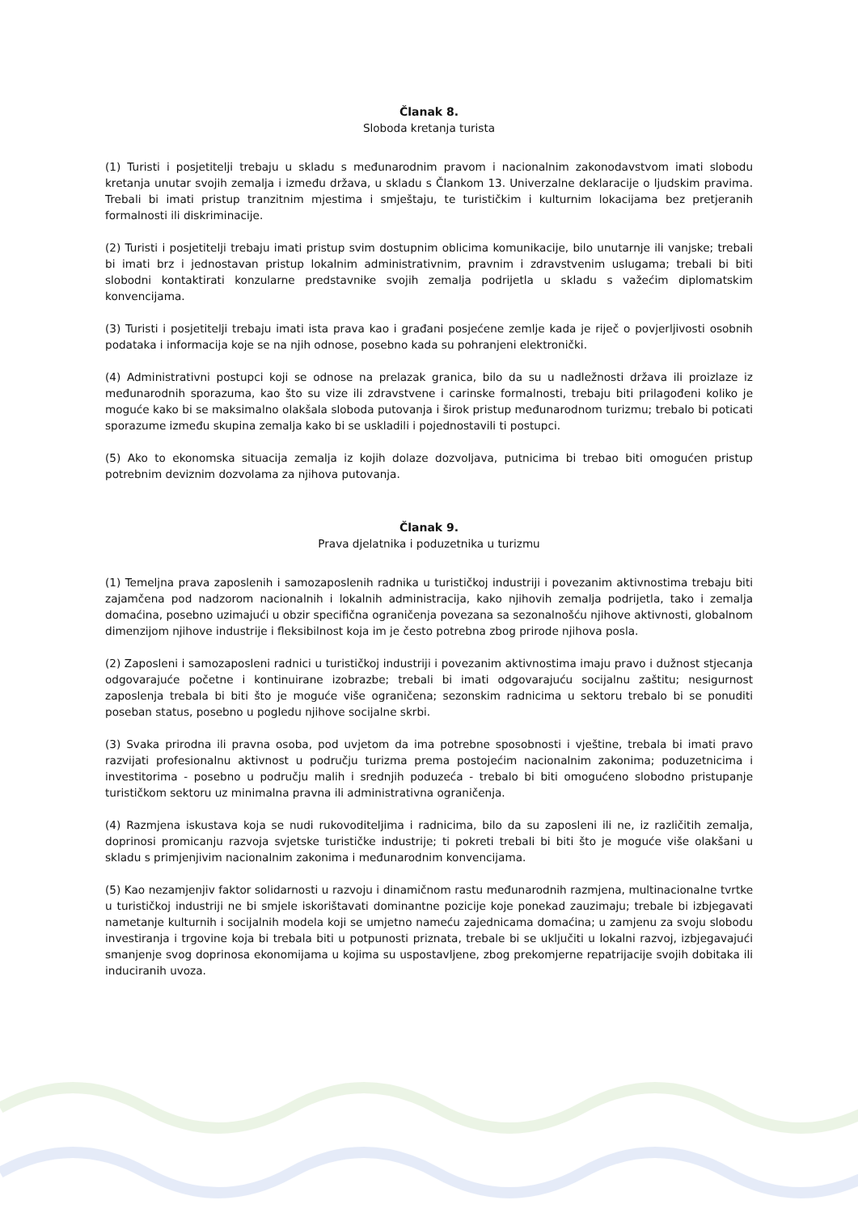Članak 8.
Sloboda kretanja turista
(1) Turisti i posjetitelji trebaju u skladu s međunarodnim pravom i nacionalnim zakonodavstvom imati slobodu kretanja unutar svojih zemalja i između država, u skladu s Člankom 13. Univerzalne deklaracije o ljudskim pravima. Trebali bi imati pristup tranzitnim mjestima i smještaju, te turističkim i kulturnim lokacijama bez pretjeranih formalnosti ili diskriminacije.
(2) Turisti i posjetitelji trebaju imati pristup svim dostupnim oblicima komunikacije, bilo unutarnje ili vanjske; trebali bi imati brz i jednostavan pristup lokalnim administrativnim, pravnim i zdravstvenim uslugama; trebali bi biti slobodni kontaktirati konzularne predstavnike svojih zemalja podrijetla u skladu s važećim diplomatskim konvencijama.
(3) Turisti i posjetitelji trebaju imati ista prava kao i građani posjećene zemlje kada je riječ o povjerljivosti osobnih podataka i informacija koje se na njih odnose, posebno kada su pohranjeni elektronički.
(4) Administrativni postupci koji se odnose na prelazak granica, bilo da su u nadležnosti država ili proizlaze iz međunarodnih sporazuma, kao što su vize ili zdravstvene i carinske formalnosti, trebaju biti prilagođeni koliko je moguće kako bi se maksimalno olakšala sloboda putovanja i širok pristup međunarodnom turizmu; trebalo bi poticati sporazume između skupina zemalja kako bi se uskladili i pojednostavili ti postupci.
(5) Ako to ekonomska situacija zemalja iz kojih dolaze dozvoljava, putnicima bi trebao biti omogućen pristup potrebnim deviznim dozvolama za njihova putovanja.
Članak 9.
Prava djelatnika i poduzetnika u turizmu
(1) Temeljna prava zaposlenih i samozaposlenih radnika u turističkoj industriji i povezanim aktivnostima trebaju biti zajamčena pod nadzorom nacionalnih i lokalnih administracija, kako njihovih zemalja podrijetla, tako i zemalja domaćina, posebno uzimajući u obzir specifična ograničenja povezana sa sezonalnošću njihove aktivnosti, globalnom dimenzijom njihove industrije i fleksibilnost koja im je često potrebna zbog prirode njihova posla.
(2) Zaposleni i samozaposleni radnici u turističkoj industriji i povezanim aktivnostima imaju pravo i dužnost stjecanja odgovarajuće početne i kontinuirane izobrazbe; trebali bi imati odgovarajuću socijalnu zaštitu; nesigurnost zaposlenja trebala bi biti što je moguće više ograničena; sezonskim radnicima u sektoru trebalo bi se ponuditi poseban status, posebno u pogledu njihove socijalne skrbi.
(3) Svaka prirodna ili pravna osoba, pod uvjetom da ima potrebne sposobnosti i vještine, trebala bi imati pravo razvijati profesionalnu aktivnost u području turizma prema postojećim nacionalnim zakonima; poduzetnicima i investitorima - posebno u području malih i srednjih poduzeća - trebalo bi biti omogućeno slobodno pristupanje turističkom sektoru uz minimalna pravna ili administrativna ograničenja.
(4) Razmjena iskustava koja se nudi rukovoditeljima i radnicima, bilo da su zaposleni ili ne, iz različitih zemalja, doprinosi promicanju razvoja svjetske turističke industrije; ti pokreti trebali bi biti što je moguće više olakšani u skladu s primjenjivim nacionalnim zakonima i međunarodnim konvencijama.
(5) Kao nezamjenjiv faktor solidarnosti u razvoju i dinamičnom rastu međunarodnih razmjena, multinacionalne tvrtke u turističkoj industriji ne bi smjele iskorištavati dominantne pozicije koje ponekad zauzimaju; trebale bi izbjegavati nametanje kulturnih i socijalnih modela koji se umjetno nameću zajednicama domaćina; u zamjenu za svoju slobodu investiranja i trgovine koja bi trebala biti u potpunosti priznata, trebale bi se uključiti u lokalni razvoj, izbjegavajući smanjenje svog doprinosa ekonomijama u kojima su uspostavljene, zbog prekomjerne repatrijacije svojih dobitaka ili induciranih uvoza.